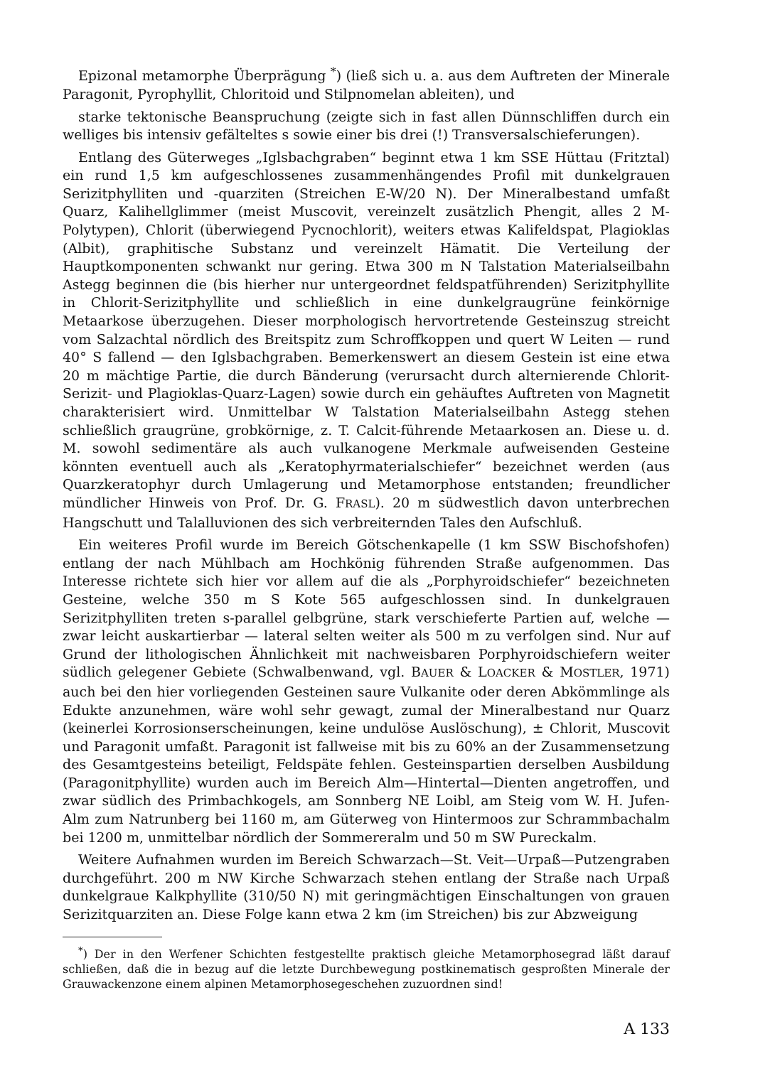Epizonal metamorphe Überprägung <sup>*</sup>) (ließ sich u. a. aus dem Auftreten der Minerale Paragonit, Pyrophyllit, Chloritoid und Stilpnomelan ableiten), und
starke tektonische Beanspruchung (zeigte sich in fast allen Dünnschliffen durch ein welliges bis intensiv gefälteltes s sowie einer bis drei (!) Transversalschieferungen).
Entlang des Güterweges „Iglsbachgraben“ beginnt etwa 1 km SSE Hüttau (Fritztal) ein rund 1,5 km aufgeschlossenes zusammenhängendes Profil mit dunkelgrauen Serizitphylliten und -quarziten (Streichen E-W/20 N). Der Mineralbestand umfaßt Quarz, Kalihellglimmer (meist Muscovit, vereinzelt zusätzlich Phengit, alles 2 M-Polytypen), Chlorit (überwiegend Pycnochlorit), weiters etwas Kalifeldspat, Plagioklas (Albit), graphitische Substanz und vereinzelt Hämatit. Die Verteilung der Hauptkomponenten schwankt nur gering. Etwa 300 m N Talstation Materialseilbahn Astegg beginnen die (bis hierher nur untergeordnet feldspatführenden) Serizitphyllite in Chlorit-Serizitphyllite und schließlich in eine dunkelgraugrüne feinkörnige Metaarkose überzugehen. Dieser morphologisch hervortretende Gesteinszug streicht vom Salzachtal nördlich des Breitspitz zum Schroffkoppen und quert W Leiten — rund 40° S fallend — den Iglsbachgraben. Bemerkenswert an diesem Gestein ist eine etwa 20 m mächtige Partie, die durch Bänderung (verursacht durch alternierende Chlorit-Serizit- und Plagioklas-Quarz-Lagen) sowie durch ein gehäuftes Auftreten von Magnetit charakterisiert wird. Unmittelbar W Talstation Materialseilbahn Astegg stehen schließlich graugrüne, grobkörnige, z. T. Calcit-führende Metaarkosen an. Diese u. d. M. sowohl sedimentäre als auch vulkanogene Merkmale aufweisenden Gesteine könnten eventuell auch als „Keratophyrmaterialschiefer“ bezeichnet werden (aus Quarzkeratophyr durch Umlagerung und Metamorphose entstanden; freundlicher mündlicher Hinweis von Prof. Dr. G. FRASL). 20 m südwestlich davon unterbrechen Hangschutt und Talalluvionen des sich verbreiternden Tales den Aufschluß.
Ein weiteres Profil wurde im Bereich Götschenkapelle (1 km SSW Bischofshofen) entlang der nach Mühlbach am Hochkönig führenden Straße aufgenommen. Das Interesse richtete sich hier vor allem auf die als „Porphyroidschiefer“ bezeichneten Gesteine, welche 350 m S Kote 565 aufgeschlossen sind. In dunkelgrauen Serizitphylliten treten s-parallel gelbgrüne, stark verschieferte Partien auf, welche — zwar leicht auskartierbar — lateral selten weiter als 500 m zu verfolgen sind. Nur auf Grund der lithologischen Ähnlichkeit mit nachweisbaren Porphyroidschiefern weiter südlich gelegener Gebiete (Schwalbenwand, vgl. BAUER & LOACKER & MOSTLER, 1971) auch bei den hier vorliegenden Gesteinen saure Vulkanite oder deren Abkömmlinge als Edukte anzunehmen, wäre wohl sehr gewagt, zumal der Mineralbestand nur Quarz (keinerlei Korrosionserscheinungen, keine undulöse Auslöschung), ± Chlorit, Muscovit und Paragonit umfaßt. Paragonit ist fallweise mit bis zu 60% an der Zusammensetzung des Gesamtgesteins beteiligt, Feldspäte fehlen. Gesteinspartien derselben Ausbildung (Paragonitphyllite) wurden auch im Bereich Alm—Hintertal—Dienten angetroffen, und zwar südlich des Primbachkogels, am Sonnberg NE Loibl, am Steig vom W. H. Jufen-Alm zum Natrunberg bei 1160 m, am Güterweg von Hintermoos zur Schrammbachalm bei 1200 m, unmittelbar nördlich der Sommereralm und 50 m SW Pureckalm.
Weitere Aufnahmen wurden im Bereich Schwarzach—St. Veit—Urpaß—Putzengraben durchgeführt. 200 m NW Kirche Schwarzach stehen entlang der Straße nach Urpaß dunkelgraue Kalkphyllite (310/50 N) mit geringmächtigen Einschaltungen von grauen Serizitquarziten an. Diese Folge kann etwa 2 km (im Streichen) bis zur Abzweigung
<sup>*</sup>) Der in den Werfener Schichten festgestellte praktisch gleiche Metamorphosegrad läßt darauf schließen, daß die in bezug auf die letzte Durchbewegung postkinematisch gesproßten Minerale der Grauwackenzone einem alpinen Metamorphosegeschehen zuzuordnen sind!
A 133